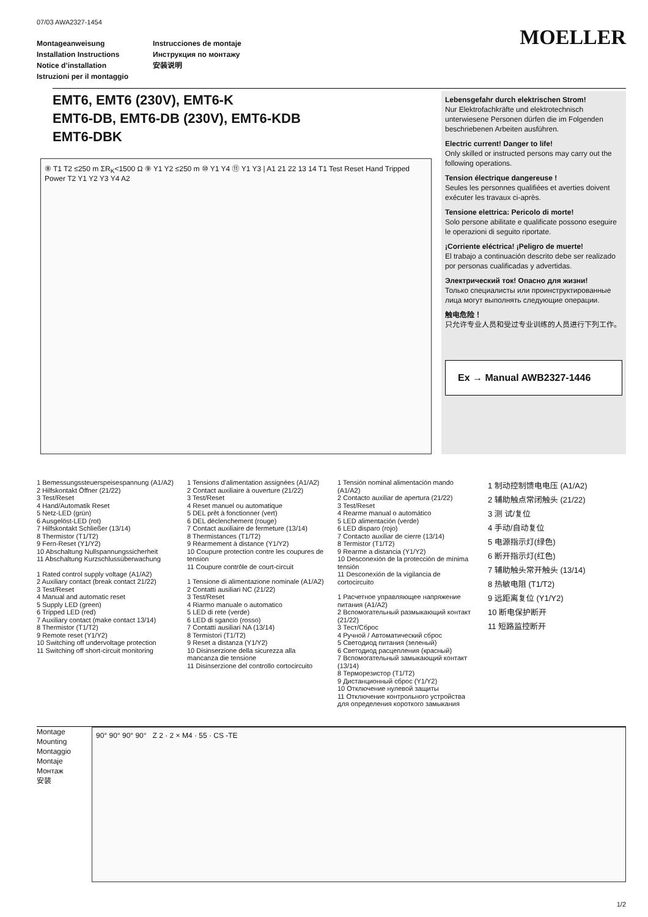07/03 AWA2327-1454
Montageanweisung
Installation Instructions
Notice d’installation
Istruzioni per il montaggio
Instrucciones de montaje
Инструкция по монтажу
安装说明
MOELLER
EMT6, EMT6 (230V), EMT6-K
EMT6-DB, EMT6-DB (230V), EMT6-KDB
EMT6-DBK
⑧ T1 T2 ≤250 m ΣR<sub>K</sub><1500 Ω ⑨ Y1 Y2 ≤250 m ⑩ Y1 Y4 ⑪ Y1 Y3 | A1 21 22 13 14 T1 Test Reset Hand Tripped Power T2 Y1 Y2 Y3 Y4 A2
Lebensgefahr durch elektrischen Strom!
Nur Elektrofachkräfte und elektrotechnisch unterwiesene Personen dürfen die im Folgenden beschriebenen Arbeiten ausführen.
Electric current! Danger to life!
Only skilled or instructed persons may carry out the following operations.
Tension électrique dangereuse !
Seules les personnes qualifiées et averties doivent exécuter les travaux ci-après.
Tensione elettrica: Pericolo di morte!
Solo persone abilitate e qualificate possono eseguire le operazioni di seguito riportate.
¡Corriente eléctrica! ¡Peligro de muerte!
El trabajo a continuación descrito debe ser realizado por personas cualificadas y advertidas.
Электрический ток! Опасно для жизни!
Только специалисты или проинструктированные лица могут выполнять следующие операции.
触电危险！
只允许专业人员和受过专业训练的人员进行下列工作。
Ex → Manual AWB2327-1446
1 Bemessungssteuerspeisespannung (A1/A2)
2 Hilfskontakt Öffner (21/22)
3 Test/Reset
4 Hand/Automatik Reset
5 Netz-LED (grün)
6 Ausgelöst-LED (rot)
7 Hilfskontakt Schließer (13/14)
8 Thermistor (T1/T2)
9 Fern-Reset (Y1/Y2)
10 Abschaltung Nullspannungssicherheit
11 Abschaltung Kurzschlussüberwachung
1 Rated control supply voltage (A1/A2)
2 Auxiliary contact (break contact 21/22)
3 Test/Reset
4 Manual and automatic reset
5 Supply LED (green)
6 Tripped LED (red)
7 Auxiliary contact (make contact 13/14)
8 Thermistor (T1/T2)
9 Remote reset (Y1/Y2)
10 Switching off undervoltage protection
11 Switching off short-circuit monitoring
1 Tensions d’alimentation assignées (A1/A2)
2 Contact auxiliaire à ouverture (21/22)
3 Test/Reset
4 Reset manuel ou automatique
5 DEL prêt à fonctionner (vert)
6 DEL déclenchement (rouge)
7 Contact auxiliaire de fermeture (13/14)
8 Thermistances (T1/T2)
9 Réarmement à distance (Y1/Y2)
10 Coupure protection contre les coupures de tension
11 Coupure contrôle de court-circuit
1 Tensione di alimentazione nominale (A1/A2)
2 Contatti ausiliari NC (21/22)
3 Test/Reset
4 Riarmo manuale o automatico
5 LED di rete (verde)
6 LED di sgancio (rosso)
7 Contatti ausiliari NA (13/14)
8 Termistori (T1/T2)
9 Reset a distanza (Y1/Y2)
10 Disinserzione della sicurezza alla mancanza die tensione
11 Disinserzione del controllo cortocircuito
1 Tensión nominal alimentación mando (A1/A2)
2 Contacto auxiliar de apertura (21/22)
3 Test/Reset
4 Rearme manual o automático
5 LED alimentación (verde)
6 LED disparo (rojo)
7 Contacto auxiliar de cierre (13/14)
8 Termistor (T1/T2)
9 Rearme a distancia (Y1/Y2)
10 Desconexión de la protección de mínima tensión
11 Desconexión de la vigilancia de cortocircuito
1 Расчетное управляющее напряжение питания (A1/A2)
2 Вспомогательный размыкающий контакт (21/22)
3 Тест/Сброс
4 Ручной / Автоматический сброс
5 Светодиод питания (зеленый)
6 Светодиод расцепления (красный)
7 Вспомогательный замыкающий контакт (13/14)
8 Терморезистор (T1/T2)
9 Дистанционный сброс (Y1/Y2)
10 Отключение нулевой защиты
11 Отключение контрольного устройства для определения короткого замыкания
1 制动控制馈电电压 (A1/A2)
2 辅助触点常闭触头 (21/22)
3 测 试/复位
4 手动/自动复位
5 电源指示灯(绿色)
6 断开指示灯(红色)
7 辅助触头常开触头 (13/14)
8 热敏电阻 (T1/T2)
9 远距离复位 (Y1/Y2)
10 断电保护断开
11 短路监控断开
Montage
Mounting
Montaggio
Montaje
Монтаж
安装
90° 90° 90° 90° Z 2 · 2 × M4 · 55 · CS -TE
1/2